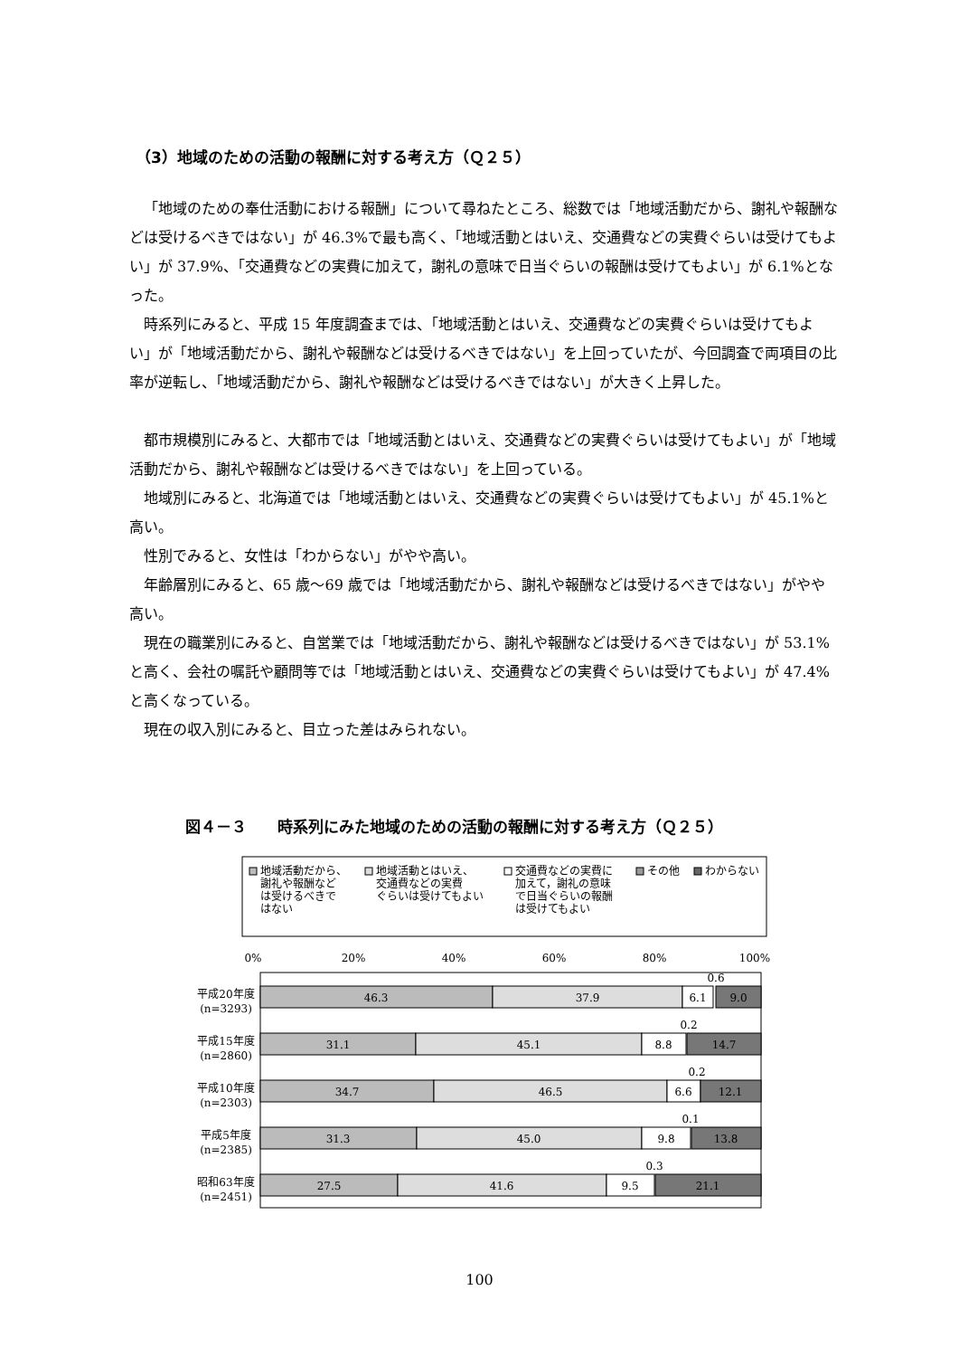（3）地域のための活動の報酬に対する考え方（Ｑ２５）
「地域のための奉仕活動における報酬」について尋ねたところ、総数では「地域活動だから、謝礼や報酬などは受けるべきではない」が 46.3%で最も高く、「地域活動とはいえ、交通費などの実費ぐらいは受けてもよい」が 37.9%、「交通費などの実費に加えて，謝礼の意味で日当ぐらいの報酬は受けてもよい」が 6.1%となった。
時系列にみると、平成 15 年度調査までは、「地域活動とはいえ、交通費などの実費ぐらいは受けてもよい」が「地域活動だから、謝礼や報酬などは受けるべきではない」を上回っていたが、今回調査で両項目の比率が逆転し、「地域活動だから、謝礼や報酬などは受けるべきではない」が大きく上昇した。
都市規模別にみると、大都市では「地域活動とはいえ、交通費などの実費ぐらいは受けてもよい」が「地域活動だから、謝礼や報酬などは受けるべきではない」を上回っている。
地域別にみると、北海道では「地域活動とはいえ、交通費などの実費ぐらいは受けてもよい」が 45.1%と高い。
性別でみると、女性は「わからない」がやや高い。
年齢層別にみると、65 歳～69 歳では「地域活動だから、謝礼や報酬などは受けるべきではない」がやや高い。
現在の職業別にみると、自営業では「地域活動だから、謝礼や報酬などは受けるべきではない」が 53.1%と高く、会社の嘱託や顧問等では「地域活動とはいえ、交通費などの実費ぐらいは受けてもよい」が 47.4%と高くなっている。
現在の収入別にみると、目立った差はみられない。
図４－３　　時系列にみた地域のための活動の報酬に対する考え方（Ｑ２５）
地域活動だから、
謝礼や報酬など
は受けるべきで
はない
地域活動とはいえ、
交通費などの実費
ぐらいは受けてもよい
交通費などの実費に
加えて，謝礼の意味
で日当ぐらいの報酬
は受けてもよい
その他
わからない
0%
20%
40%
60%
80%
100%
平成20年度
(n=3293)
46.3
37.9
6.1
0.6
9.0
平成15年度
(n=2860)
31.1
45.1
8.8
0.2
14.7
平成10年度
(n=2303)
34.7
46.5
6.6
0.2
12.1
平成5年度
(n=2385)
31.3
45.0
9.8
0.1
13.8
昭和63年度
(n=2451)
27.5
41.6
9.5
0.3
21.1
100